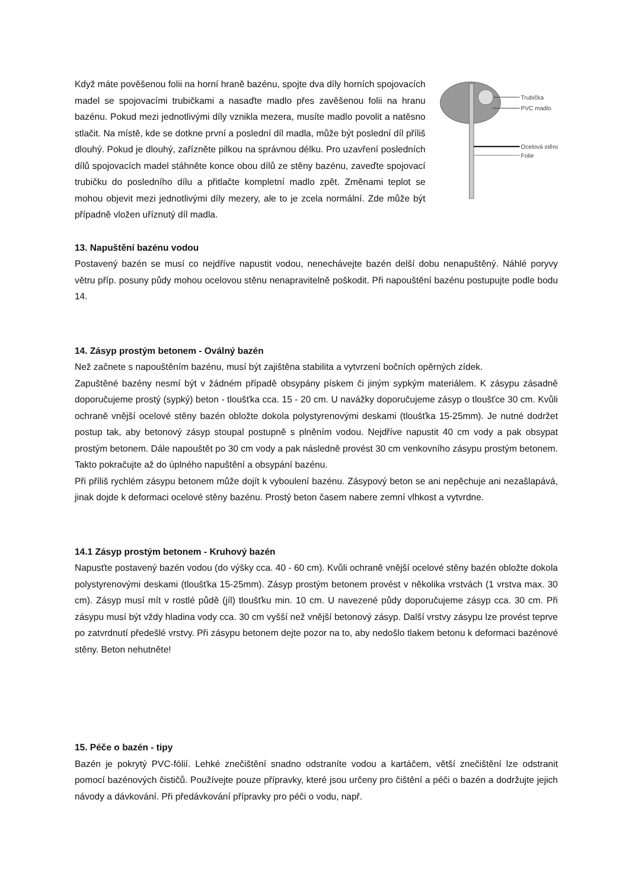Když máte pověšenou folii na horní hraně bazénu, spojte dva díly horních spojovacích madel se spojovacími trubičkami a nasaďte madlo přes zavěšenou folii na hranu bazénu. Pokud mezi jednotlivými díly vznikla mezera, musíte madlo povolit a natěsno stlačit. Na místě, kde se dotkne první a poslední díl madla, může být poslední díl příliš dlouhý. Pokud je dlouhý, zařízněte pilkou na správnou délku. Pro uzavření posledních dílů spojovacích madel stáhněte konce obou dílů ze stěny bazénu, zaveďte spojovací trubičku do posledního dílu a přitlačte kompletní madlo zpět. Změnami teplot se mohou objevit mezi jednotlivými díly mezery, ale to je zcela normální. Zde může být případně vložen uříznutý díl madla.
Trubička
PVC madlo
Ocelová stěna
Folie
13. Napuštění bazénu vodou
Postavený bazén se musí co nejdříve napustit vodou, nenechávejte bazén delší dobu nenapuštěný. Náhlé poryvy větru příp. posuny půdy mohou ocelovou stěnu nenapravitelně poškodit. Při napouštění bazénu postupujte podle bodu 14.
14. Zásyp prostým betonem - Oválný bazén
Než začnete s napouštěním bazénu, musí být zajištěna stabilita a vytvrzení bočních opěrných zídek.
Zapuštěné bazény nesmí být v žádném případě obsypány pískem či jiným sypkým materiálem. K zásypu zásadně doporučujeme prostý (sypký) beton - tloušťka cca. 15 - 20 cm. U navážky doporučujeme zásyp o tloušťce 30 cm. Kvůli ochraně vnější ocelové stěny bazén obložte dokola polystyrenovými deskami (tloušťka 15-25mm). Je nutné dodržet postup tak, aby betonový zásyp stoupal postupně s plněním vodou. Nejdříve napustit 40 cm vody a pak obsypat prostým betonem. Dále napouštět po 30 cm vody a pak následně provést 30 cm venkovního zásypu prostým betonem. Takto pokračujte až do úplného napuštění a obsypání bazénu.
Při příliš rychlém zásypu betonem může dojít k vyboulení bazénu. Zásypový beton se ani nepěchuje ani nezašlapává, jinak dojde k deformaci ocelové stěny bazénu. Prostý beton časem nabere zemní vlhkost a vytvrdne.
14.1 Zásyp prostým betonem - Kruhový bazén
Napusťte postavený bazén vodou (do výšky cca. 40 - 60 cm). Kvůli ochraně vnější ocelové stěny bazén obložte dokola polystyrenovými deskami (tloušťka 15-25mm). Zásyp prostým betonem provést v několika vrstvách (1 vrstva max. 30 cm). Zásyp musí mít v rostlé půdě (jíl) tloušťku min. 10 cm. U navezené půdy doporučujeme zásyp cca. 30 cm. Při zásypu musí být vždy hladina vody cca. 30 cm vyšší než vnější betonový zásyp. Další vrstvy zásypu lze provést teprve po zatvrdnutí předešlé vrstvy. Při zásypu betonem dejte pozor na to, aby nedošlo tlakem betonu k deformaci bazénové stěny. Beton nehutněte!
15. Péče o bazén - tipy
Bazén je pokrytý PVC-fólií. Lehké znečištění snadno odstraníte vodou a kartáčem, větší znečištění lze odstranit pomocí bazénových čističů. Používejte pouze přípravky, které jsou určeny pro čištění a péči o bazén a dodržujte jejich návody a dávkování. Při předávkování přípravky pro péči o vodu, např.